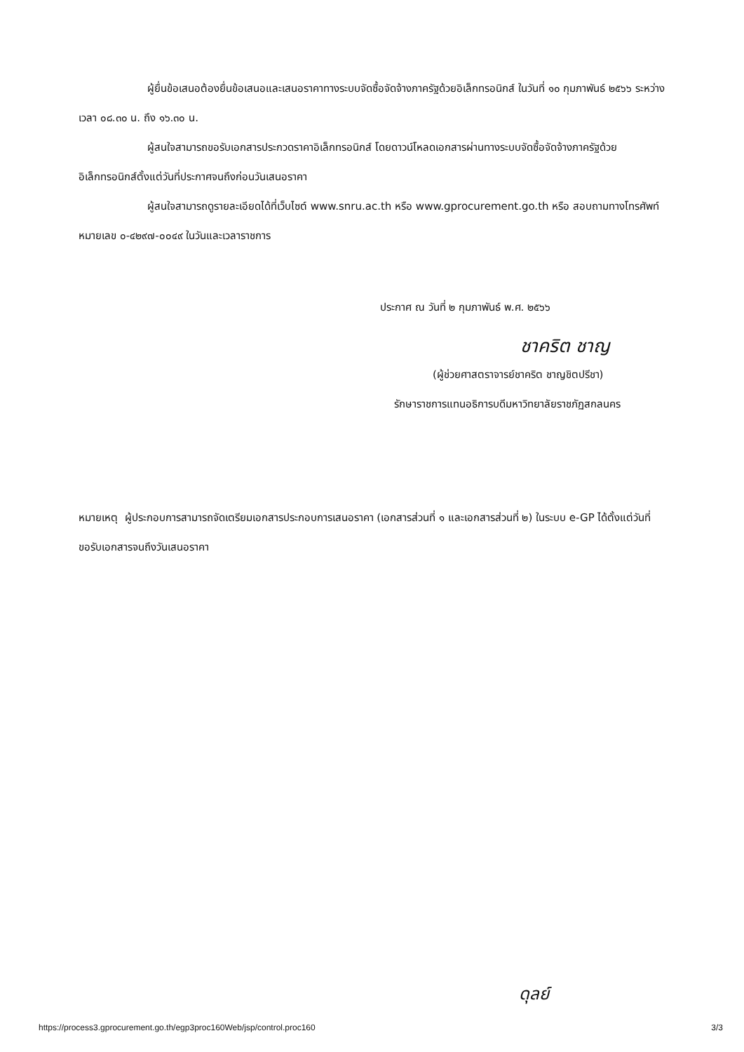ผู้ยื่นข้อเสนอต้องยื่นข้อเสนอและเสนอราคาทางระบบจัดซื้อจัดจ้างภาครัฐด้วยอิเล็กทรอนิกส์ ในวันที่ ๑๐ กุมภาพันธ์ ๒๕๖๖ ระหว่างเวลา ๐๘.๓๐ น. ถึง ๑๖.๓๐ น.
ผู้สนใจสามารถขอรับเอกสารประกวดราคาอิเล็กทรอนิกส์ โดยดาวน์โหลดเอกสารผ่านทางระบบจัดซื้อจัดจ้างภาครัฐด้วยอิเล็กทรอนิกส์ตั้งแต่วันที่ประกาศจนถึงก่อนวันเสนอราคา
ผู้สนใจสามารถดูรายละเอียดได้ที่เว็บไซต์ www.snru.ac.th หรือ www.gprocurement.go.th หรือ สอบถามทางโทรศัพท์หมายเลข ๐-๔๒๙๗-๐๐๔๙ ในวันและเวลาราชการ
ประกาศ ณ วันที่ ๒ กุมภาพันธ์ พ.ศ. ๒๕๖๖
ชาคริต ชาญ
(ผู้ช่วยศาสตราจารย์ชาคริต ชาญชิตปรีชา)
รักษาราชการแทนอธิการบดีมหาวิทยาลัยราชภัฏสกลนคร
หมายเหตุ ผู้ประกอบการสามารถจัดเตรียมเอกสารประกอบการเสนอราคา (เอกสารส่วนที่ ๑ และเอกสารส่วนที่ ๒) ในระบบ e-GP ได้ตั้งแต่วันที่ ขอรับเอกสารจนถึงวันเสนอราคา
ดุลย์
https://process3.gprocurement.go.th/egp3proc160Web/jsp/control.proc160 3/3